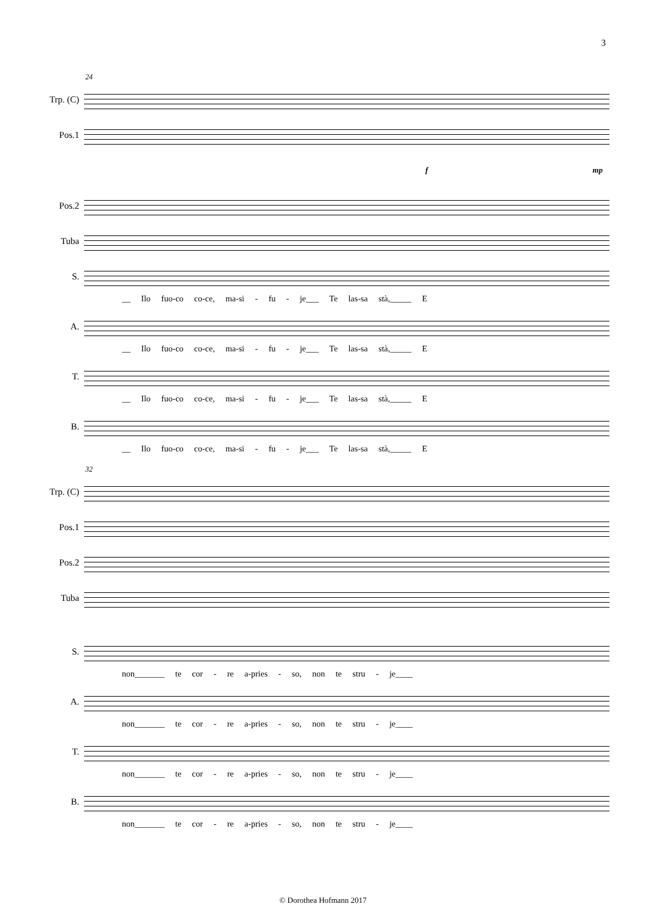3
24
Trp. (C)
Pos.1
f mp
Pos.2
Tuba
S.
__ Ilo fuo-co co-ce, ma-si - fu - je___ Te las-sa stà,_____ E
A.
__ Ilo fuo-co co-ce, ma-si - fu - je___ Te las-sa stà,_____ E
T.
__ Ilo fuo-co co-ce, ma-si - fu - je___ Te las-sa stà,_____ E
B.
__ Ilo fuo-co co-ce, ma-si - fu - je___ Te las-sa stà,_____ E
32
Trp. (C)
Pos.1
Pos.2
Tuba
S.
non_______ te cor - re a-pries - so, non te stru - je____
A.
non_______ te cor - re a-pries - so, non te stru - je____
T.
non_______ te cor - re a-pries - so, non te stru - je____
B.
non_______ te cor - re a-pries - so, non te stru - je____
© Dorothea Hofmann 2017